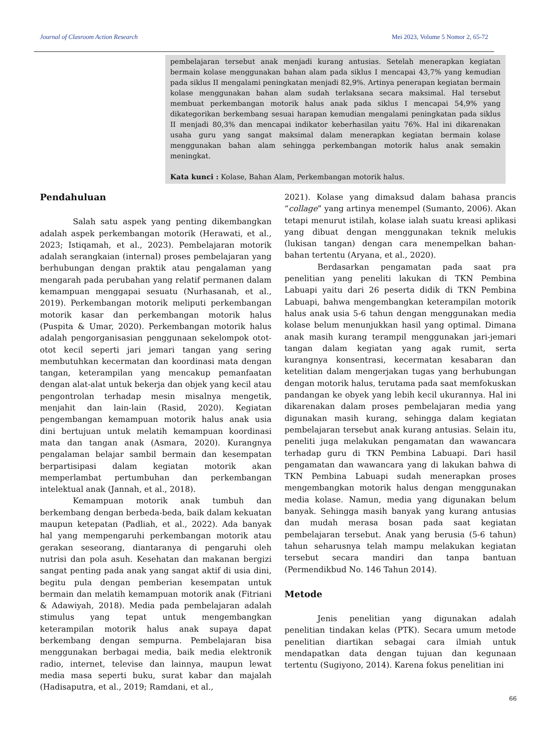Journal of Clasroom Action Research Mei 2023, Volume 5 Nomor 2, 65-72
pembelajaran tersebut anak menjadi kurang antusias. Setelah menerapkan kegiatan bermain kolase menggunakan bahan alam pada siklus I mencapai 43,7% yang kemudian pada siklus II mengalami peningkatan menjadi 82,9%. Artinya penerapan kegiatan bermain kolase menggunakan bahan alam sudah terlaksana secara maksimal. Hal tersebut membuat perkembangan motorik halus anak pada siklus I mencapai 54,9% yang dikategorikan berkembang sesuai harapan kemudian mengalami peningkatan pada siklus II menjadi 80,3% dan mencapai indikator keberhasilan yaitu 76%. Hal ini dikarenakan usaha guru yang sangat maksimal dalam menerapkan kegiatan bermain kolase menggunakan bahan alam sehingga perkembangan motorik halus anak semakin meningkat.
Kata kunci : Kolase, Bahan Alam, Perkembangan motorik halus.
Pendahuluan
Salah satu aspek yang penting dikembangkan adalah aspek perkembangan motorik (Herawati, et al., 2023; Istiqamah, et al., 2023). Pembelajaran motorik adalah serangkaian (internal) proses pembelajaran yang berhubungan dengan praktik atau pengalaman yang mengarah pada perubahan yang relatif permanen dalam kemampuan menggapai sesuatu (Nurhasanah, et al., 2019). Perkembangan motorik meliputi perkembangan motorik kasar dan perkembangan motorik halus (Puspita & Umar, 2020). Perkembangan motorik halus adalah pengorganisasian penggunaan sekelompok otot-otot kecil seperti jari jemari tangan yang sering membutuhkan kecermatan dan koordinasi mata dengan tangan, keterampilan yang mencakup pemanfaatan dengan alat-alat untuk bekerja dan objek yang kecil atau pengontrolan terhadap mesin misalnya mengetik, menjahit dan lain-lain (Rasid, 2020). Kegiatan pengembangan kemampuan motorik halus anak usia dini bertujuan untuk melatih kemampuan koordinasi mata dan tangan anak (Asmara, 2020). Kurangnya pengalaman belajar sambil bermain dan kesempatan berpartisipasi dalam kegiatan motorik akan memperlambat pertumbuhan dan perkembangan intelektual anak (Jannah, et al., 2018).
Kemampuan motorik anak tumbuh dan berkembang dengan berbeda-beda, baik dalam kekuatan maupun ketepatan (Padliah, et al., 2022). Ada banyak hal yang mempengaruhi perkembangan motorik atau gerakan seseorang, diantaranya di pengaruhi oleh nutrisi dan pola asuh. Kesehatan dan makanan bergizi sangat penting pada anak yang sangat aktif di usia dini, begitu pula dengan pemberian kesempatan untuk bermain dan melatih kemampuan motorik anak (Fitriani & Adawiyah, 2018). Media pada pembelajaran adalah stimulus yang tepat untuk mengembangkan keterampilan motorik halus anak supaya dapat berkembang dengan sempurna. Pembelajaran bisa menggunakan berbagai media, baik media elektronik radio, internet, televise dan lainnya, maupun lewat media masa seperti buku, surat kabar dan majalah (Hadisaputra, et al., 2019; Ramdani, et al.,
2021). Kolase yang dimaksud dalam bahasa prancis “collage” yang artinya menempel (Sumanto, 2006). Akan tetapi menurut istilah, kolase ialah suatu kreasi aplikasi yang dibuat dengan menggunakan teknik melukis (lukisan tangan) dengan cara menempelkan bahan-bahan tertentu (Aryana, et al., 2020).
Berdasarkan pengamatan pada saat pra penelitian yang peneliti lakukan di TKN Pembina Labuapi yaitu dari 26 peserta didik di TKN Pembina Labuapi, bahwa mengembangkan keterampilan motorik halus anak usia 5-6 tahun dengan menggunakan media kolase belum menunjukkan hasil yang optimal. Dimana anak masih kurang terampil menggunakan jari-jemari tangan dalam kegiatan yang agak rumit, serta kurangnya konsentrasi, kecermatan kesabaran dan ketelitian dalam mengerjakan tugas yang berhubungan dengan motorik halus, terutama pada saat memfokuskan pandangan ke obyek yang lebih kecil ukurannya. Hal ini dikarenakan dalam proses pembelajaran media yang digunakan masih kurang, sehingga dalam kegiatan pembelajaran tersebut anak kurang antusias. Selain itu, peneliti juga melakukan pengamatan dan wawancara terhadap guru di TKN Pembina Labuapi. Dari hasil pengamatan dan wawancara yang di lakukan bahwa di TKN Pembina Labuapi sudah menerapkan proses mengembangkan motorik halus dengan menggunakan media kolase. Namun, media yang digunakan belum banyak. Sehingga masih banyak yang kurang antusias dan mudah merasa bosan pada saat kegiatan pembelajaran tersebut. Anak yang berusia (5-6 tahun) tahun seharusnya telah mampu melakukan kegiatan tersebut secara mandiri dan tanpa bantuan (Permendikbud No. 146 Tahun 2014).
Metode
Jenis penelitian yang digunakan adalah penelitian tindakan kelas (PTK). Secara umum metode penelitian diartikan sebagai cara ilmiah untuk mendapatkan data dengan tujuan dan kegunaan tertentu (Sugiyono, 2014). Karena fokus penelitian ini
66